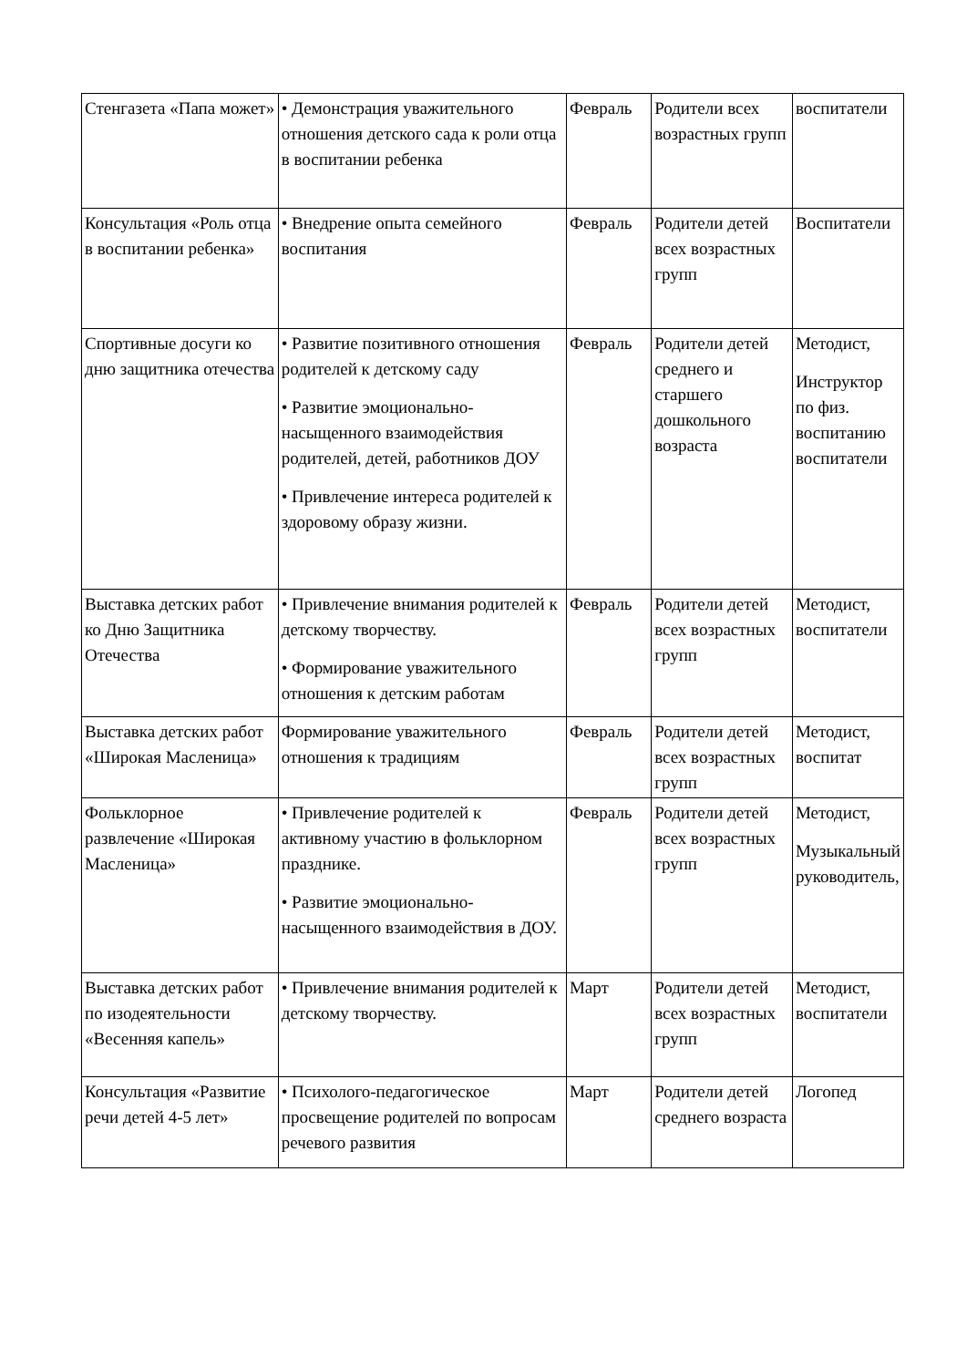| Стенгазета «Папа может» | • Демонстрация уважительного отношения детского сада к роли отца в воспитании ребенка | Февраль | Родители всех возрастных групп | воспитатели |
| Консультация «Роль отца в воспитании ребенка» | • Внедрение опыта семейного воспитания | Февраль | Родители детей всех возрастных групп | Воспитатели |
| Спортивные досуги ко дню защитника отечества | • Развитие позитивного отношения родителей к детскому саду • Развитие эмоционально-насыщенного взаимодействия родителей, детей, работников ДОУ • Привлечение интереса родителей к здоровому образу жизни. | Февраль | Родители детей среднего и старшего дошкольного возраста | Методист, Инструктор по физ. воспитанию воспитатели |
| Выставка детских работ ко Дню Защитника Отечества | • Привлечение внимания родителей к детскому творчеству. • Формирование уважительного отношения к детским работам | Февраль | Родители детей всех возрастных групп | Методист, воспитатели |
| Выставка детских работ «Широкая Масленица» | Формирование уважительного отношения к традициям | Февраль | Родители детей всех возрастных групп | Методист, воспитат |
| Фольклорное развлечение «Широкая Масленица» | • Привлечение родителей к активному участию в фольклорном празднике. • Развитие эмоционально-насыщенного взаимодействия в ДОУ. | Февраль | Родители детей всех возрастных групп | Методист, Музыкальный руководитель, |
| Выставка детских работ по изодеятельности «Весенняя капель» | • Привлечение внимания родителей к детскому творчеству. | Март | Родители детей всех возрастных групп | Методист, воспитатели |
| Консультация «Развитие речи детей 4-5 лет» | • Психолого-педагогическое просвещение родителей по вопросам речевого развития | Март | Родители детей среднего возраста | Логопед |